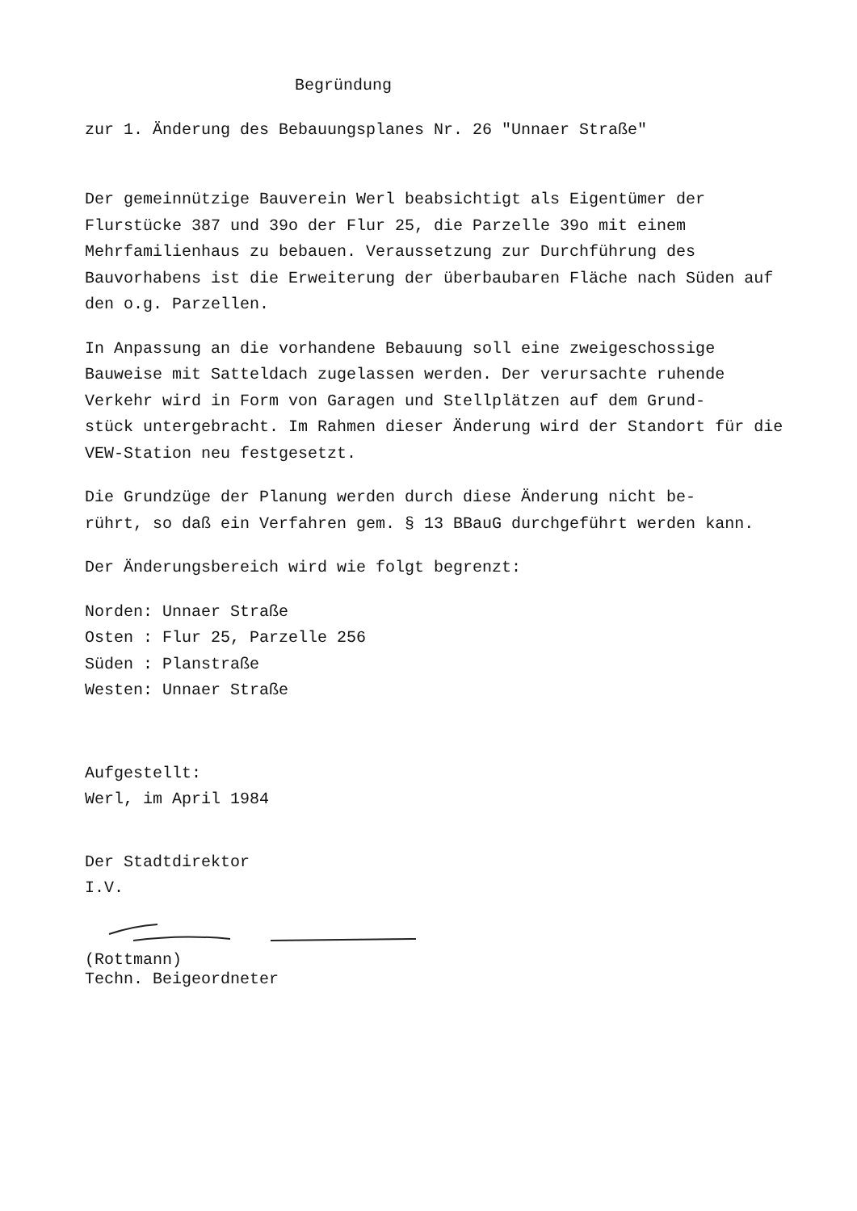Begründung
zur 1. Änderung des Bebauungsplanes Nr. 26 "Unnaer Straße"
Der gemeinnützige Bauverein Werl beabsichtigt als Eigentümer der Flurstücke 387 und 39o der Flur 25, die Parzelle 39o mit einem Mehrfamilienhaus zu bebauen. Veraussetzung zur Durchführung des Bauvorhabens ist die Erweiterung der überbaubaren Fläche nach Süden auf den o.g. Parzellen.
In Anpassung an die vorhandene Bebauung soll eine zweigeschossige Bauweise mit Satteldach zugelassen werden. Der verursachte ruhende Verkehr wird in Form von Garagen und Stellplätzen auf dem Grund-
stück untergebracht. Im Rahmen dieser Änderung wird der Standort für die VEW-Station neu festgesetzt.
Die Grundzüge der Planung werden durch diese Änderung nicht be-
rührt, so daß ein Verfahren gem. § 13 BBauG durchgeführt werden kann.
Der Änderungsbereich wird wie folgt begrenzt:
Norden: Unnaer Straße
Osten : Flur 25, Parzelle 256
Süden : Planstraße
Westen: Unnaer Straße
Aufgestellt:
Werl, im April 1984
Der Stadtdirektor
I.V.
(Rottmann)
Techn. Beigeordneter